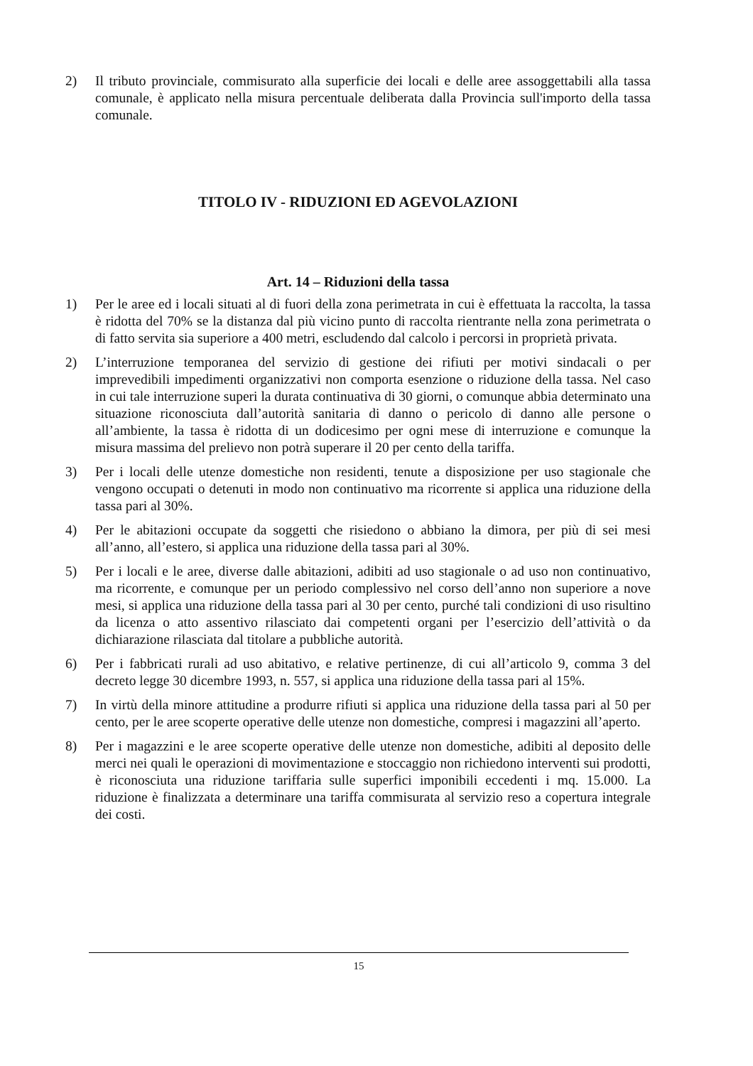2) Il tributo provinciale, commisurato alla superficie dei locali e delle aree assoggettabili alla tassa comunale, è applicato nella misura percentuale deliberata dalla Provincia sull'importo della tassa comunale.
TITOLO IV - RIDUZIONI ED AGEVOLAZIONI
Art. 14 – Riduzioni della tassa
1) Per le aree ed i locali situati al di fuori della zona perimetrata in cui è effettuata la raccolta, la tassa è ridotta del 70% se la distanza dal più vicino punto di raccolta rientrante nella zona perimetrata o di fatto servita sia superiore a 400 metri, escludendo dal calcolo i percorsi in proprietà privata.
2) L’interruzione temporanea del servizio di gestione dei rifiuti per motivi sindacali o per imprevedibili impedimenti organizzativi non comporta esenzione o riduzione della tassa. Nel caso in cui tale interruzione superi la durata continuativa di 30 giorni, o comunque abbia determinato una situazione riconosciuta dall’autorità sanitaria di danno o pericolo di danno alle persone o all’ambiente, la tassa è ridotta di un dodicesimo per ogni mese di interruzione e comunque la misura massima del prelievo non potrà superare il 20 per cento della tariffa.
3) Per i locali delle utenze domestiche non residenti, tenute a disposizione per uso stagionale che vengono occupati o detenuti in modo non continuativo ma ricorrente si applica una riduzione della tassa pari al 30%.
4) Per le abitazioni occupate da soggetti che risiedono o abbiano la dimora, per più di sei mesi all’anno, all’estero, si applica una riduzione della tassa pari al 30%.
5) Per i locali e le aree, diverse dalle abitazioni, adibiti ad uso stagionale o ad uso non continuativo, ma ricorrente, e comunque per un periodo complessivo nel corso dell’anno non superiore a nove mesi, si applica una riduzione della tassa pari al 30 per cento, purché tali condizioni di uso risultino da licenza o atto assentivo rilasciato dai competenti organi per l’esercizio dell’attività o da dichiarazione rilasciata dal titolare a pubbliche autorità.
6) Per i fabbricati rurali ad uso abitativo, e relative pertinenze, di cui all’articolo 9, comma 3 del decreto legge 30 dicembre 1993, n. 557, si applica una riduzione della tassa pari al 15%.
7) In virtù della minore attitudine a produrre rifiuti si applica una riduzione della tassa pari al 50 per cento, per le aree scoperte operative delle utenze non domestiche, compresi i magazzini all’aperto.
8) Per i magazzini e le aree scoperte operative delle utenze non domestiche, adibiti al deposito delle merci nei quali le operazioni di movimentazione e stoccaggio non richiedono interventi sui prodotti, è riconosciuta una riduzione tariffaria sulle superfici imponibili eccedenti i mq. 15.000. La riduzione è finalizzata a determinare una tariffa commisurata al servizio reso a copertura integrale dei costi.
15